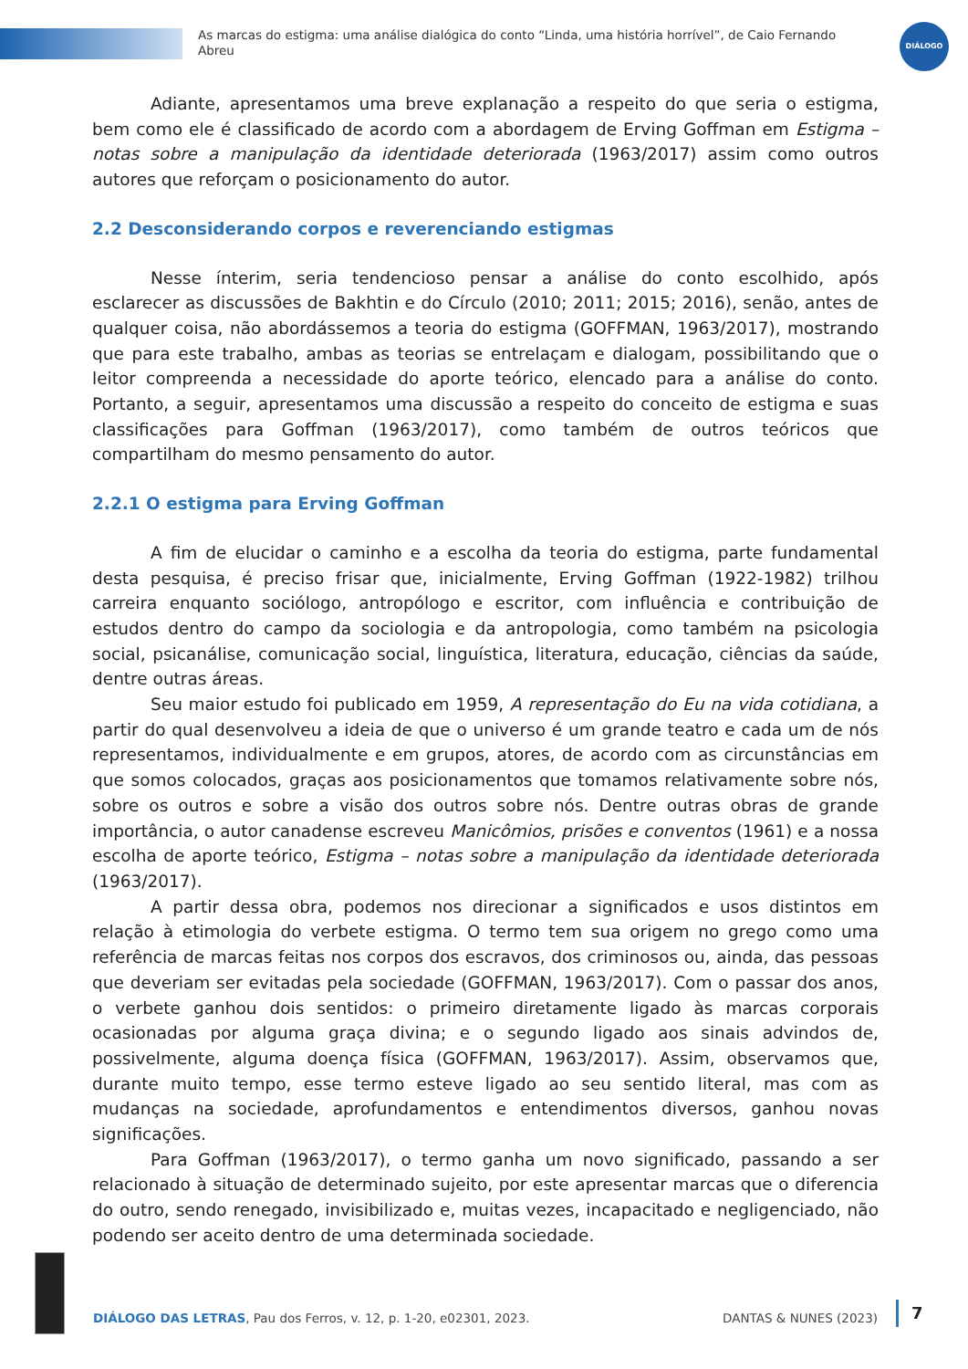As marcas do estigma: uma análise dialógica do conto “Linda, uma história horrível”, de Caio Fernando Abreu
DIÁLOGO
Adiante, apresentamos uma breve explanação a respeito do que seria o estigma, bem como ele é classificado de acordo com a abordagem de Erving Goffman em Estigma – notas sobre a manipulação da identidade deteriorada (1963/2017) assim como outros autores que reforçam o posicionamento do autor.
2.2 Desconsiderando corpos e reverenciando estigmas
Nesse ínterim, seria tendencioso pensar a análise do conto escolhido, após esclarecer as discussões de Bakhtin e do Círculo (2010; 2011; 2015; 2016), senão, antes de qualquer coisa, não abordássemos a teoria do estigma (GOFFMAN, 1963/2017), mostrando que para este trabalho, ambas as teorias se entrelaçam e dialogam, possibilitando que o leitor compreenda a necessidade do aporte teórico, elencado para a análise do conto. Portanto, a seguir, apresentamos uma discussão a respeito do conceito de estigma e suas classificações para Goffman (1963/2017), como também de outros teóricos que compartilham do mesmo pensamento do autor.
2.2.1 O estigma para Erving Goffman
A fim de elucidar o caminho e a escolha da teoria do estigma, parte fundamental desta pesquisa, é preciso frisar que, inicialmente, Erving Goffman (1922-1982) trilhou carreira enquanto sociólogo, antropólogo e escritor, com influência e contribuição de estudos dentro do campo da sociologia e da antropologia, como também na psicologia social, psicanálise, comunicação social, linguística, literatura, educação, ciências da saúde, dentre outras áreas.
Seu maior estudo foi publicado em 1959, A representação do Eu na vida cotidiana, a partir do qual desenvolveu a ideia de que o universo é um grande teatro e cada um de nós representamos, individualmente e em grupos, atores, de acordo com as circunstâncias em que somos colocados, graças aos posicionamentos que tomamos relativamente sobre nós, sobre os outros e sobre a visão dos outros sobre nós. Dentre outras obras de grande importância, o autor canadense escreveu Manicômios, prisões e conventos (1961) e a nossa escolha de aporte teórico, Estigma – notas sobre a manipulação da identidade deteriorada (1963/2017).
A partir dessa obra, podemos nos direcionar a significados e usos distintos em relação à etimologia do verbete estigma. O termo tem sua origem no grego como uma referência de marcas feitas nos corpos dos escravos, dos criminosos ou, ainda, das pessoas que deveriam ser evitadas pela sociedade (GOFFMAN, 1963/2017). Com o passar dos anos, o verbete ganhou dois sentidos: o primeiro diretamente ligado às marcas corporais ocasionadas por alguma graça divina; e o segundo ligado aos sinais advindos de, possivelmente, alguma doença física (GOFFMAN, 1963/2017). Assim, observamos que, durante muito tempo, esse termo esteve ligado ao seu sentido literal, mas com as mudanças na sociedade, aprofundamentos e entendimentos diversos, ganhou novas significações.
Para Goffman (1963/2017), o termo ganha um novo significado, passando a ser relacionado à situação de determinado sujeito, por este apresentar marcas que o diferencia do outro, sendo renegado, invisibilizado e, muitas vezes, incapacitado e negligenciado, não podendo ser aceito dentro de uma determinada sociedade.
DIÁLOGO DAS LETRAS, Pau dos Ferros, v. 12, p. 1-20, e02301, 2023. DANTAS & NUNES (2023) 7